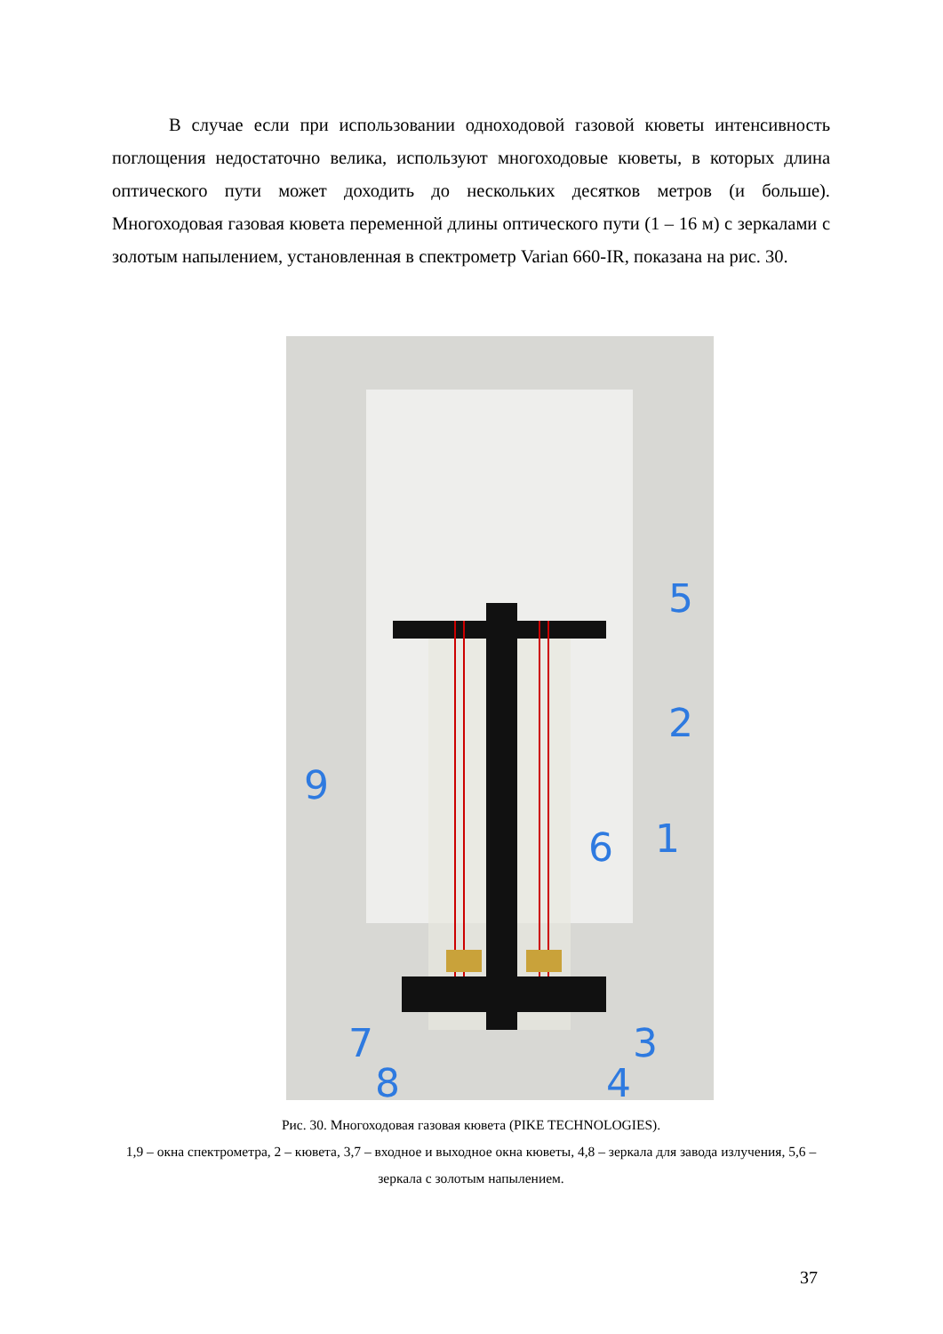В случае если при использовании одноходовой газовой кюветы интенсивность поглощения недостаточно велика, используют многоходовые кюветы, в которых длина оптического пути может доходить до нескольких десятков метров (и больше). Многоходовая газовая кювета переменной длины оптического пути (1 – 16 м) с зеркалами с золотым напылением, установленная в спектрометр Varian 660-IR, показана на рис. 30.
5
2
9
1
6
7
3
8
4
Рис. 30. Многоходовая газовая кювета (PIKE TECHNOLOGIES).
1,9 – окна спектрометра, 2 – кювета, 3,7 – входное и выходное окна кюветы, 4,8 – зеркала для завода излучения, 5,6 – зеркала с золотым напылением.
37